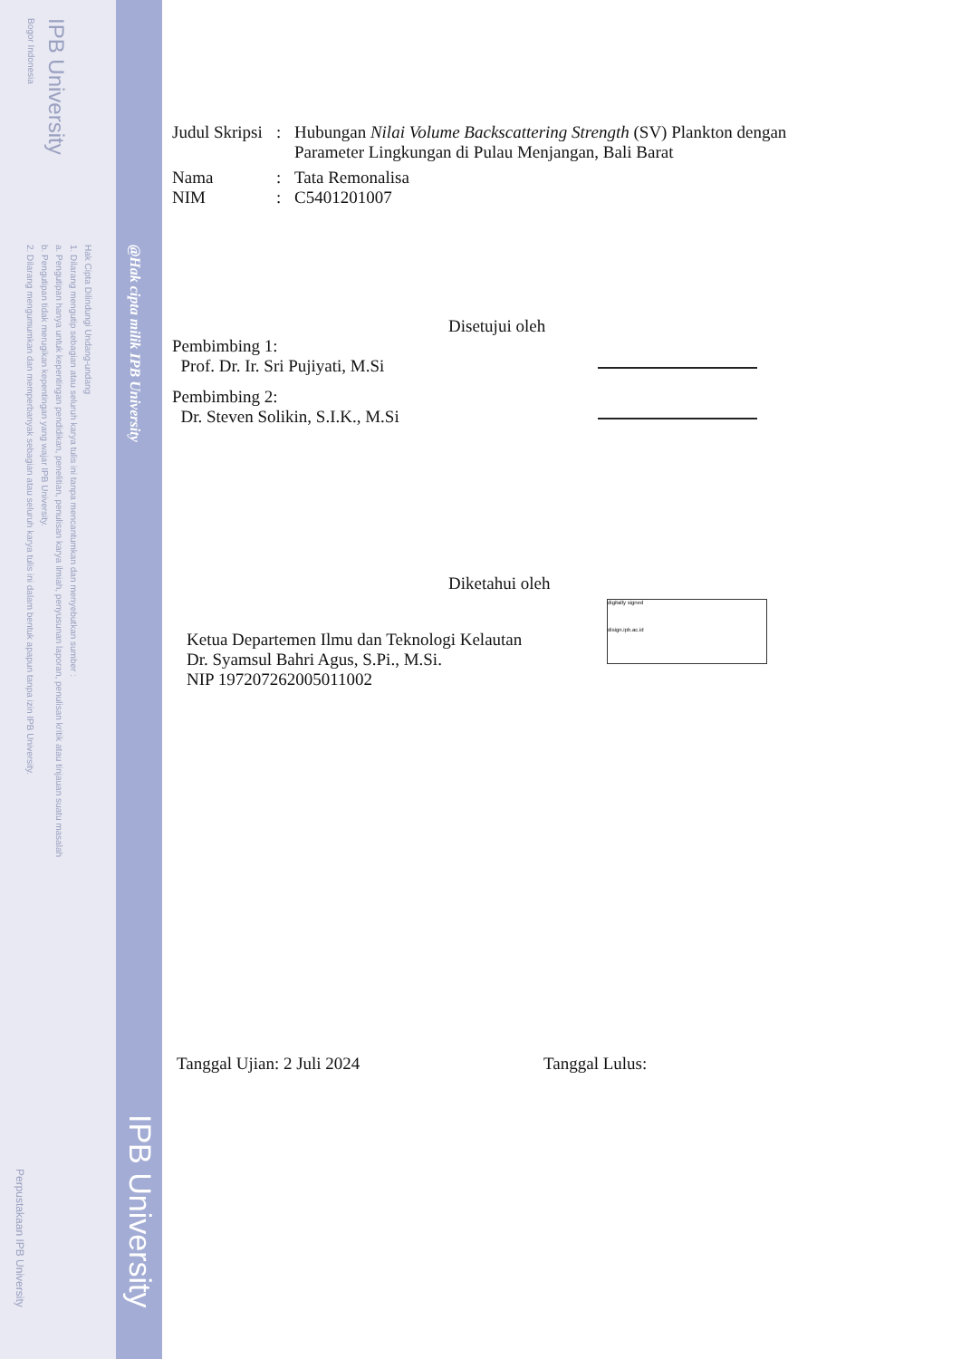IPB University
Bogor Indonesia
Hak Cipta Dilindungi Undang-undang
1. Dilarang mengutip sebagian atau seluruh karya tulis ini tanpa mencantumkan dan menyebutkan sumber :
a. Pengutipan hanya untuk kepentingan pendidikan, penelitian, penulisan karya ilmiah, penyusunan laporan, penulisan kritik atau tinjauan suatu masalah
b. Pengutipan tidak merugikan kepentingan yang wajar IPB University.
2. Dilarang mengumumkan dan memperbanyak sebagian atau seluruh karya tulis ini dalam bentuk apapun tanpa izin IPB University.
@Hak cipta milik IPB University
IPB University
Perpustakaan IPB University
Judul Skripsi
: Hubungan Nilai Volume Backscattering Strength (SV) Plankton dengan
Parameter Lingkungan di Pulau Menjangan, Bali Barat
Nama : Tata Remonalisa
NIM : C5401201007
Disetujui oleh
Pembimbing 1:
Prof. Dr. Ir. Sri Pujiyati, M.Si
Pembimbing 2:
Dr. Steven Solikin, S.I.K., M.Si
Diketahui oleh
Ketua Departemen Ilmu dan Teknologi Kelautan
Dr. Syamsul Bahri Agus, S.Pi., M.Si.
NIP 197207262005011002
digitally signed
disign.ipb.ac.id
Tanggal Ujian: 2 Juli 2024 Tanggal Lulus: